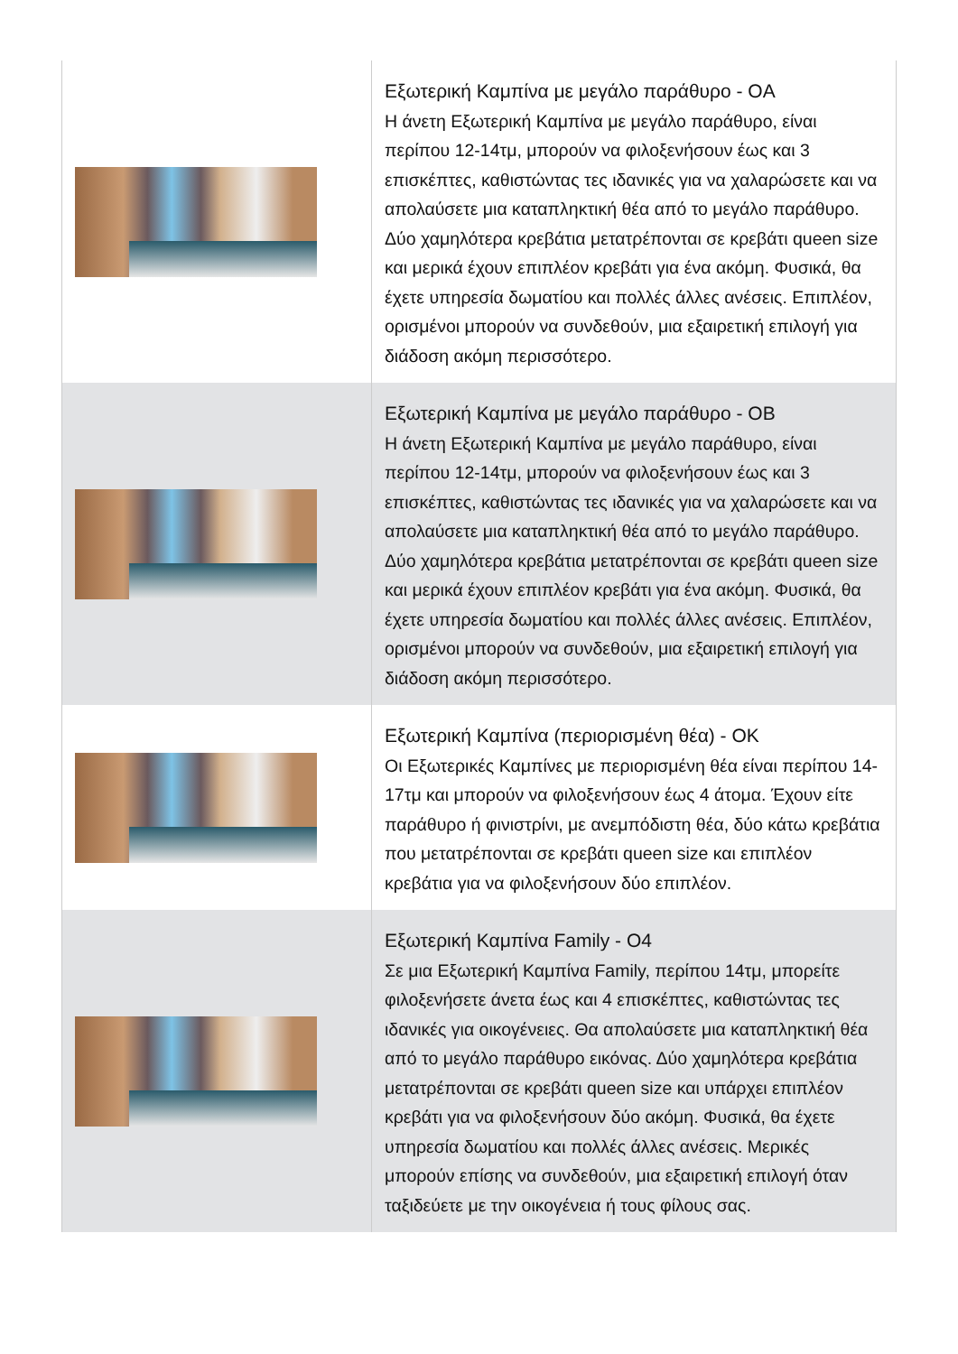| | Εξωτερική Καμπίνα με μεγάλο παράθυρο - OA Η άνετη Εξωτερική Καμπίνα με μεγάλο παράθυρο, είναι περίπου 12-14τμ, μπορούν να φιλοξενήσουν έως και 3 επισκέπτες, καθιστώντας τες ιδανικές για να χαλαρώσετε και να απολαύσετε μια καταπληκτική θέα από το μεγάλο παράθυρο. Δύο χαμηλότερα κρεβάτια μετατρέπονται σε κρεβάτι queen size και μερικά έχουν επιπλέον κρεβάτι για ένα ακόμη. Φυσικά, θα έχετε υπηρεσία δωματίου και πολλές άλλες ανέσεις. Επιπλέον, ορισμένοι μπορούν να συνδεθούν, μια εξαιρετική επιλογή για διάδοση ακόμη περισσότερο. |
| | Εξωτερική Καμπίνα με μεγάλο παράθυρο - OB Η άνετη Εξωτερική Καμπίνα με μεγάλο παράθυρο, είναι περίπου 12-14τμ, μπορούν να φιλοξενήσουν έως και 3 επισκέπτες, καθιστώντας τες ιδανικές για να χαλαρώσετε και να απολαύσετε μια καταπληκτική θέα από το μεγάλο παράθυρο. Δύο χαμηλότερα κρεβάτια μετατρέπονται σε κρεβάτι queen size και μερικά έχουν επιπλέον κρεβάτι για ένα ακόμη. Φυσικά, θα έχετε υπηρεσία δωματίου και πολλές άλλες ανέσεις. Επιπλέον, ορισμένοι μπορούν να συνδεθούν, μια εξαιρετική επιλογή για διάδοση ακόμη περισσότερο. |
| | Εξωτερική Καμπίνα (περιορισμένη θέα) - OK Οι Εξωτερικές Καμπίνες με περιορισμένη θέα είναι περίπου 14-17τμ και μπορούν να φιλοξενήσουν έως 4 άτομα. Έχουν είτε παράθυρο ή φινιστρίνι, με ανεμπόδιστη θέα, δύο κάτω κρεβάτια που μετατρέπονται σε κρεβάτι queen size και επιπλέον κρεβάτια για να φιλοξενήσουν δύο επιπλέον. |
| | Εξωτερική Καμπίνα Family - O4 Σε μια Εξωτερική Καμπίνα Family, περίπου 14τμ, μπορείτε φιλοξενήσετε άνετα έως και 4 επισκέπτες, καθιστώντας τες ιδανικές για οικογένειες. Θα απολαύσετε μια καταπληκτική θέα από το μεγάλο παράθυρο εικόνας. Δύο χαμηλότερα κρεβάτια μετατρέπονται σε κρεβάτι queen size και υπάρχει επιπλέον κρεβάτι για να φιλοξενήσουν δύο ακόμη. Φυσικά, θα έχετε υπηρεσία δωματίου και πολλές άλλες ανέσεις. Μερικές μπορούν επίσης να συνδεθούν, μια εξαιρετική επιλογή όταν ταξιδεύετε με την οικογένεια ή τους φίλους σας. |